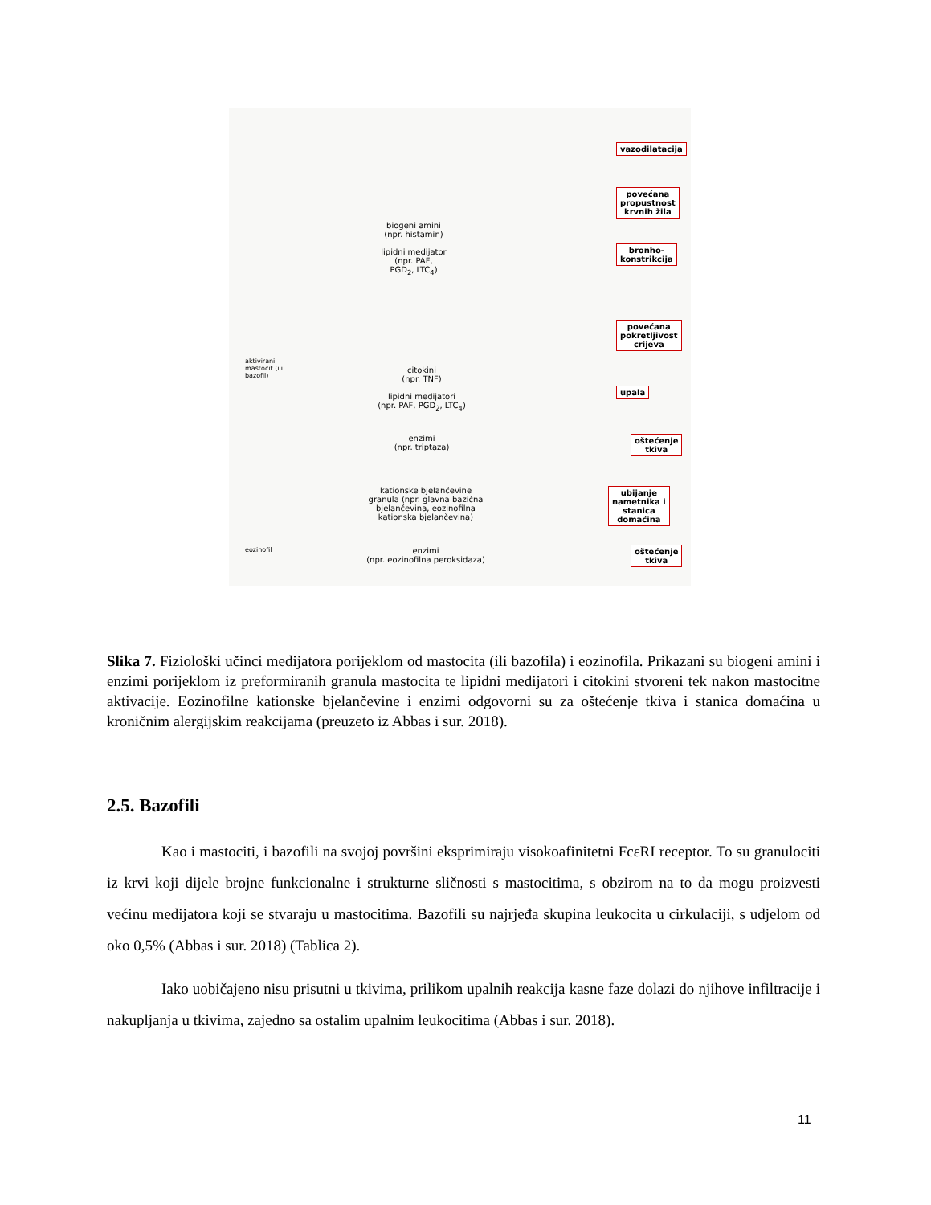biogeni amini
(npr. histamin)
lipidni medijator
(npr. PAF,
PGD<sub>2</sub>, LTC<sub>4</sub>)
aktivirani mastocit (ili bazofil)
citokini
(npr. TNF)
lipidni medijatori
(npr. PAF, PGD<sub>2</sub>, LTC<sub>4</sub>)
enzimi
(npr. triptaza)
kationske bjelančevine granula (npr. glavna bazična bjelančevina, eozinofilna kationska bjelančevina)
eozinofil
enzimi
(npr. eozinofilna peroksidaza)
vazodilatacija
povećana
propustnost
krvnih žila
bronho-
konstrikcija
povećana
pokretljivost
crijeva
upala
oštećenje
tkiva
ubijanje
nametnika i
stanica
domaćina
oštećenje
tkiva
Slika 7. Fiziološki učinci medijatora porijeklom od mastocita (ili bazofila) i eozinofila. Prikazani su biogeni amini i enzimi porijeklom iz preformiranih granula mastocita te lipidni medijatori i citokini stvoreni tek nakon mastocitne aktivacije. Eozinofilne kationske bjelančevine i enzimi odgovorni su za oštećenje tkiva i stanica domaćina u kroničnim alergijskim reakcijama (preuzeto iz Abbas i sur. 2018).
2.5. Bazofili
Kao i mastociti, i bazofili na svojoj površini eksprimiraju visokoafinitetni FcεRI receptor. To su granulociti iz krvi koji dijele brojne funkcionalne i strukturne sličnosti s mastocitima, s obzirom na to da mogu proizvesti većinu medijatora koji se stvaraju u mastocitima. Bazofili su najrjeđa skupina leukocita u cirkulaciji, s udjelom od oko 0,5% (Abbas i sur. 2018) (Tablica 2).
Iako uobičajeno nisu prisutni u tkivima, prilikom upalnih reakcija kasne faze dolazi do njihove infiltracije i nakupljanja u tkivima, zajedno sa ostalim upalnim leukocitima (Abbas i sur. 2018).
11